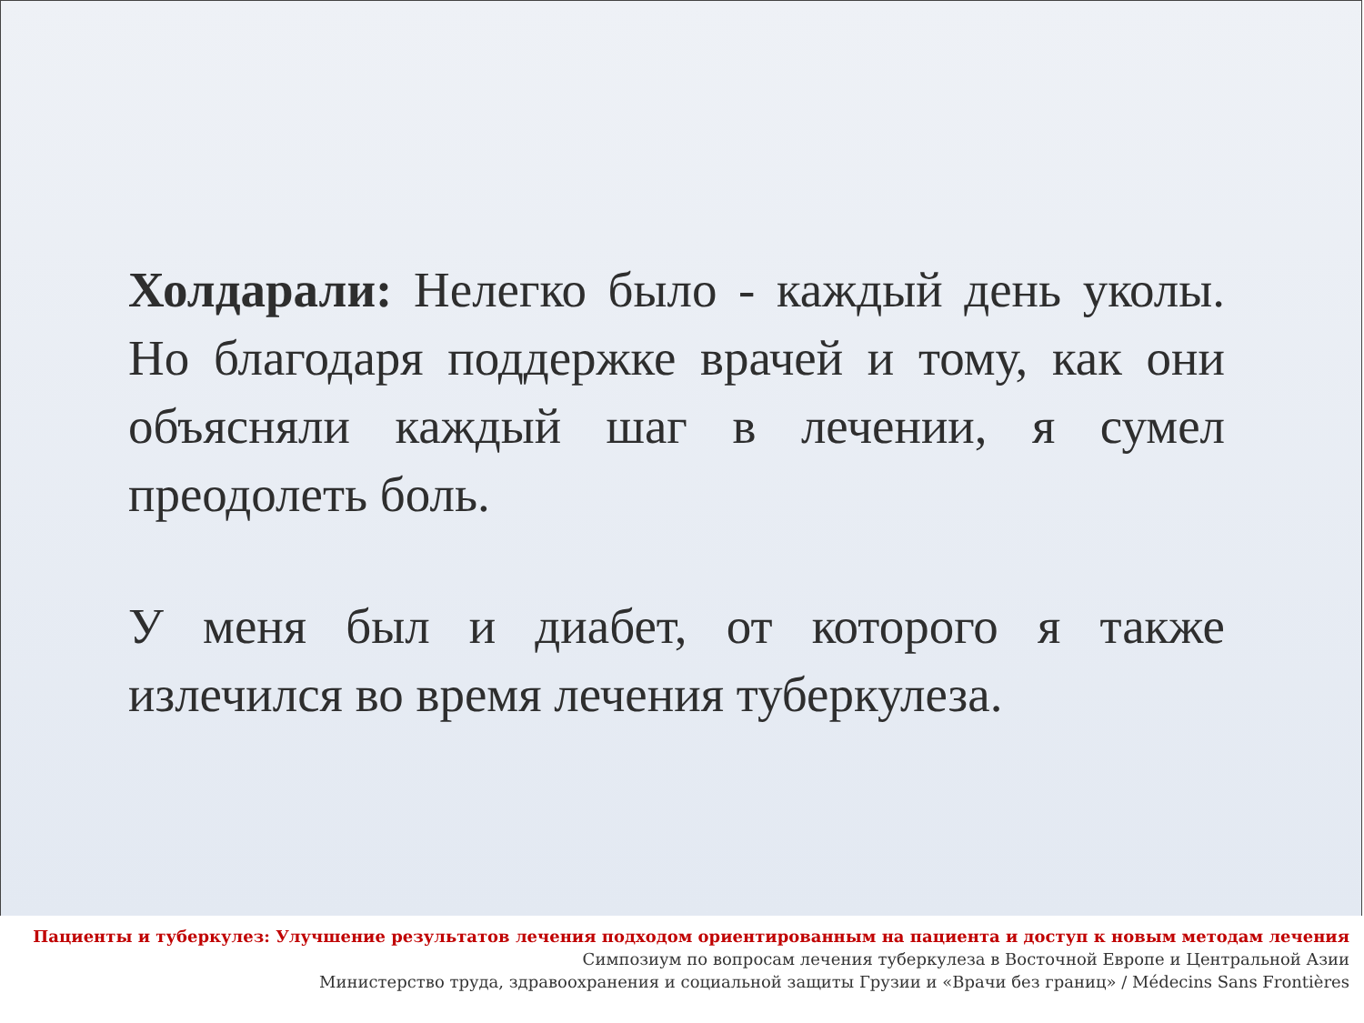Холдарали: Нелегко было - каждый день уколы. Но благодаря поддержке врачей и тому, как они объясняли каждый шаг в лечении, я сумел преодолеть боль.
У меня был и диабет, от которого я также излечился во время лечения туберкулеза.
Пациенты и туберкулез: Улучшение результатов лечения подходом ориентированным на пациента и доступ к новым методам лечения
Симпозиум по вопросам лечения туберкулеза в Восточной Европе и Центральной Азии
Министерство труда, здравоохранения и социальной защиты Грузии и «Врачи без границ» / Médecins Sans Frontières